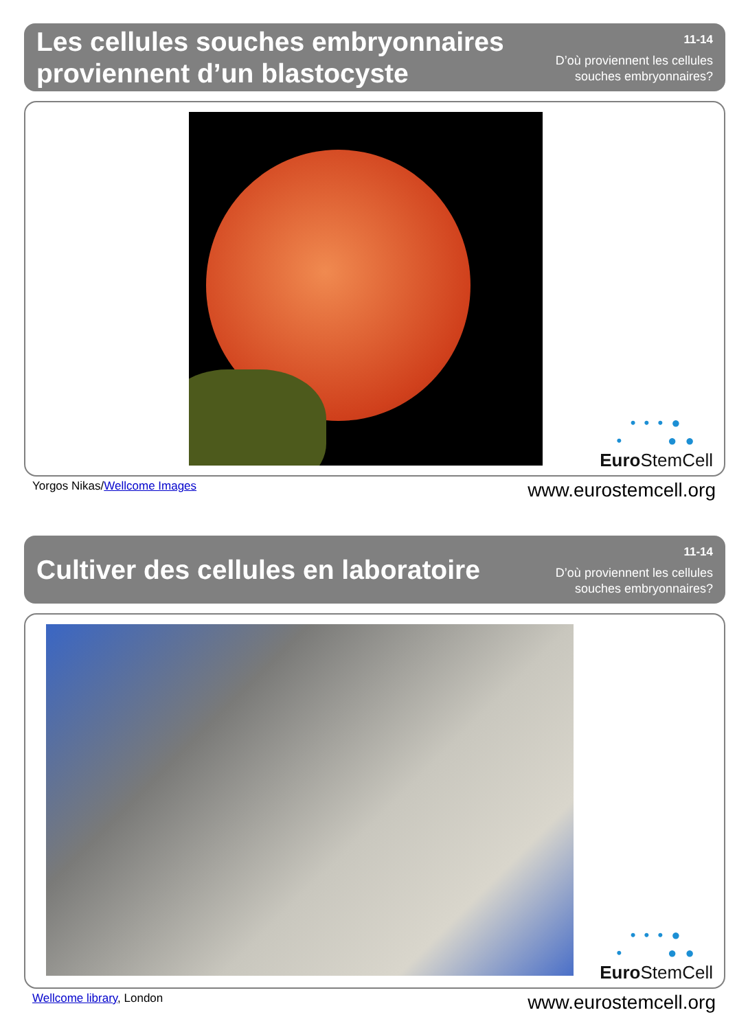Les cellules souches embryonnaires
proviennent d’un blastocyste
11-14
D’où proviennent les cellules
souches embryonnaires?
• • • ●
• ● ●
Euro StemCell
Yorgos Nikas/Wellcome Images www.eurostemcell.org
Cultiver des cellules en laboratoire
11-14
D’où proviennent les cellules
souches embryonnaires?
• • • ●
• ● ●
Euro StemCell
Wellcome library, London www.eurostemcell.org